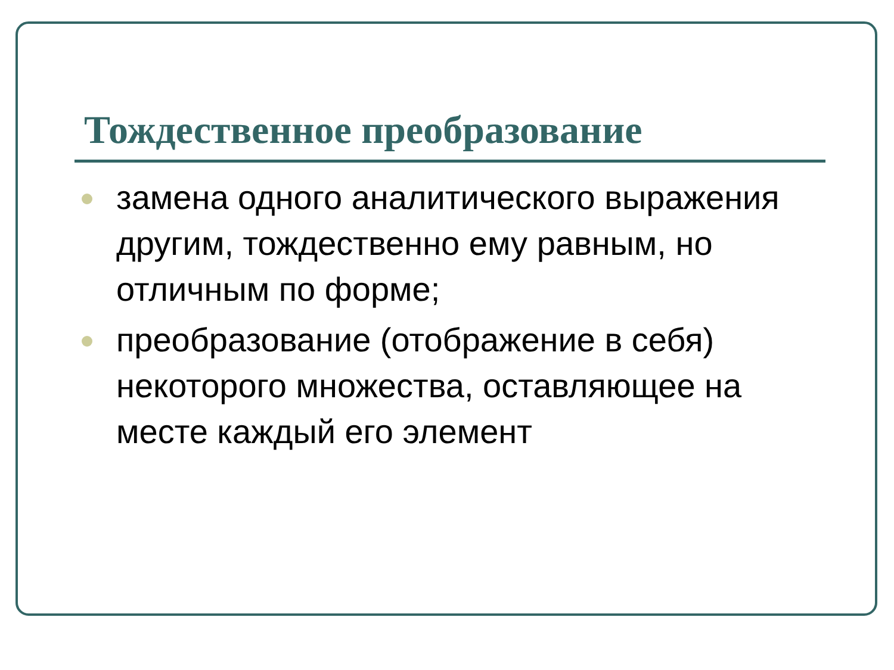Тождественное преобразование
замена одного аналитического выражения другим, тождественно ему равным, но отличным по форме;
преобразование (отображение в себя) некоторого множества, оставляющее на месте каждый его элемент